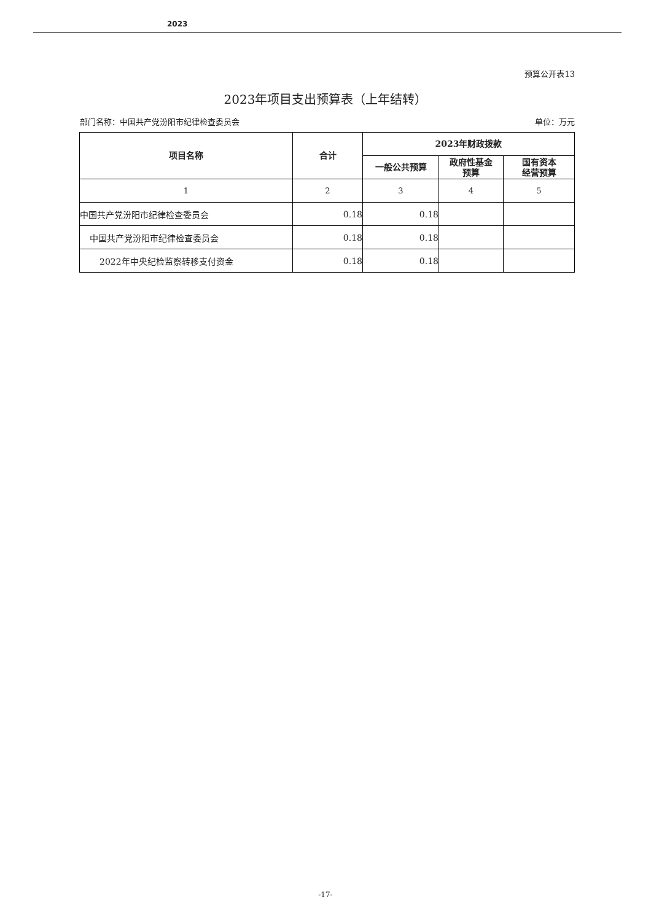2023
预算公开表13
2023年项目支出预算表（上年结转）
部门名称：中国共产党汾阳市纪律检查委员会
单位：万元
| 项目名称 | 合计 | 2023年财政拨款 | | |
| --- | --- | --- | --- | --- |
| | | 一般公共预算 | 政府性基金 预算 | 国有资本 经营预算 |
| 1 | 2 | 3 | 4 | 5 |
| 中国共产党汾阳市纪律检查委员会 | 0.18 | 0.18 | | |
| 中国共产党汾阳市纪律检查委员会 | 0.18 | 0.18 | | |
| 2022年中央纪检监察转移支付资金 | 0.18 | 0.18 | | |
-17-